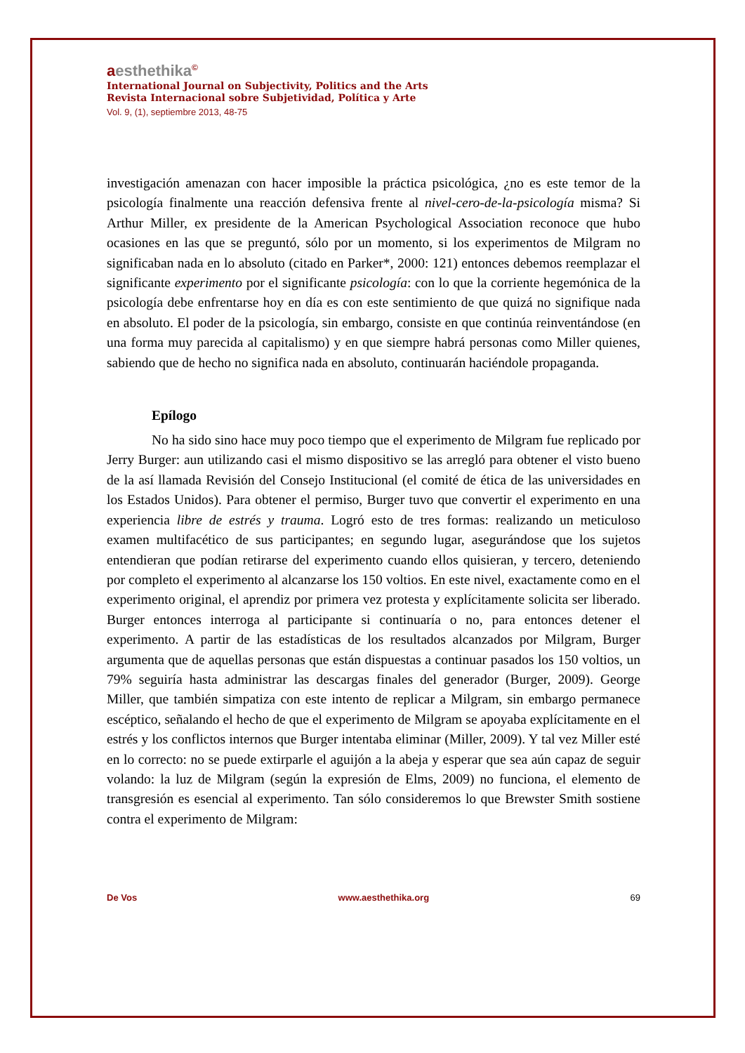aesthethika<sup>©</sup>
International Journal on Subjectivity, Politics and the Arts
Revista Internacional sobre Subjetividad, Política y Arte
Vol. 9, (1), septiembre 2013, 48-75
investigación amenazan con hacer imposible la práctica psicológica, ¿no es este temor de la psicología finalmente una reacción defensiva frente al nivel-cero-de-la-psicología misma? Si Arthur Miller, ex presidente de la American Psychological Association reconoce que hubo ocasiones en las que se preguntó, sólo por un momento, si los experimentos de Milgram no significaban nada en lo absoluto (citado en Parker*, 2000: 121) entonces debemos reemplazar el significante experimento por el significante psicología: con lo que la corriente hegemónica de la psicología debe enfrentarse hoy en día es con este sentimiento de que quizá no signifique nada en absoluto. El poder de la psicología, sin embargo, consiste en que continúa reinventándose (en una forma muy parecida al capitalismo) y en que siempre habrá personas como Miller quienes, sabiendo que de hecho no significa nada en absoluto, continuarán haciéndole propaganda.
Epílogo
No ha sido sino hace muy poco tiempo que el experimento de Milgram fue replicado por Jerry Burger: aun utilizando casi el mismo dispositivo se las arregló para obtener el visto bueno de la así llamada Revisión del Consejo Institucional (el comité de ética de las universidades en los Estados Unidos). Para obtener el permiso, Burger tuvo que convertir el experimento en una experiencia libre de estrés y trauma. Logró esto de tres formas: realizando un meticuloso examen multifacético de sus participantes; en segundo lugar, asegurándose que los sujetos entendieran que podían retirarse del experimento cuando ellos quisieran, y tercero, deteniendo por completo el experimento al alcanzarse los 150 voltios. En este nivel, exactamente como en el experimento original, el aprendiz por primera vez protesta y explícitamente solicita ser liberado. Burger entonces interroga al participante si continuaría o no, para entonces detener el experimento. A partir de las estadísticas de los resultados alcanzados por Milgram, Burger argumenta que de aquellas personas que están dispuestas a continuar pasados los 150 voltios, un 79% seguiría hasta administrar las descargas finales del generador (Burger, 2009). George Miller, que también simpatiza con este intento de replicar a Milgram, sin embargo permanece escéptico, señalando el hecho de que el experimento de Milgram se apoyaba explícitamente en el estrés y los conflictos internos que Burger intentaba eliminar (Miller, 2009). Y tal vez Miller esté en lo correcto: no se puede extirparle el aguijón a la abeja y esperar que sea aún capaz de seguir volando: la luz de Milgram (según la expresión de Elms, 2009) no funciona, el elemento de transgresión es esencial al experimento. Tan sólo consideremos lo que Brewster Smith sostiene contra el experimento de Milgram:
De Vos www.aesthethika.org 69